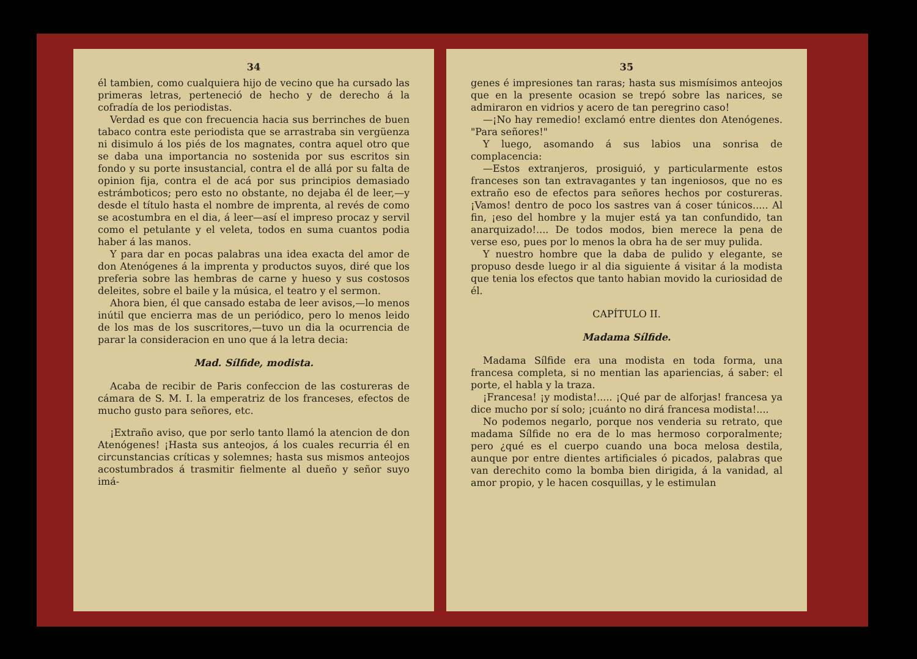34
él tambien, como cualquiera hijo de vecino que ha cursado las primeras letras, perteneció de hecho y de derecho á la cofradía de los periodistas.
Verdad es que con frecuencia hacia sus berrinches de buen tabaco contra este periodista que se arrastraba sin vergüenza ni disimulo á los piés de los magnates, contra aquel otro que se daba una importancia no sostenida por sus escritos sin fondo y su porte insustancial, contra el de allá por su falta de opinion fija, contra el de acá por sus principios demasiado estrámboticos; pero esto no obstante, no dejaba él de leer,—y desde el título hasta el nombre de imprenta, al revés de como se acostumbra en el dia, á leer—así el impreso procaz y servil como el petulante y el veleta, todos en suma cuantos podia haber á las manos.
Y para dar en pocas palabras una idea exacta del amor de don Atenógenes á la imprenta y productos suyos, diré que los preferia sobre las hembras de carne y hueso y sus costosos deleites, sobre el baile y la música, el teatro y el sermon.
Ahora bien, él que cansado estaba de leer avisos,—lo menos inútil que encierra mas de un periódico, pero lo menos leido de los mas de los suscritores,—tuvo un dia la ocurrencia de parar la consideracion en uno que á la letra decia:
Mad. Sílfide, modista.
Acaba de recibir de Paris confeccion de las costureras de cámara de S. M. I. la emperatriz de los franceses, efectos de mucho gusto para señores, etc.
¡Extraño aviso, que por serlo tanto llamó la atencion de don Atenógenes! ¡Hasta sus anteojos, á los cuales recurria él en circunstancias críticas y solemnes; hasta sus mismos anteojos acostumbrados á trasmitir fielmente al dueño y señor suyo imá-
35
genes é impresiones tan raras; hasta sus mismísimos anteojos que en la presente ocasion se trepó sobre las narices, se admiraron en vidrios y acero de tan peregrino caso!
—¡No hay remedio! exclamó entre dientes don Atenógenes. "Para señores!"
Y luego, asomando á sus labios una sonrisa de complacencia:
—Estos extranjeros, prosiguió, y particularmente estos franceses son tan extravagantes y tan ingeniosos, que no es extraño eso de efectos para señores hechos por costureras. ¡Vamos! dentro de poco los sastres van á coser túnicos..... Al fin, ¡eso del hombre y la mujer está ya tan confundido, tan anarquizado!.... De todos modos, bien merece la pena de verse eso, pues por lo menos la obra ha de ser muy pulida.
Y nuestro hombre que la daba de pulido y elegante, se propuso desde luego ir al dia siguiente á visitar á la modista que tenia los efectos que tanto habian movido la curiosidad de él.
CAPÍTULO II.
Madama Sílfide.
Madama Sílfide era una modista en toda forma, una francesa completa, si no mentian las apariencias, á saber: el porte, el habla y la traza.
¡Francesa! ¡y modista!..... ¡Qué par de alforjas! francesa ya dice mucho por sí solo; ¡cuánto no dirá francesa modista!....
No podemos negarlo, porque nos venderia su retrato, que madama Sílfide no era de lo mas hermoso corporalmente; pero ¿qué es el cuerpo cuando una boca melosa destila, aunque por entre dientes artificiales ó picados, palabras que van derechito como la bomba bien dirigida, á la vanidad, al amor propio, y le hacen cosquillas, y le estimulan